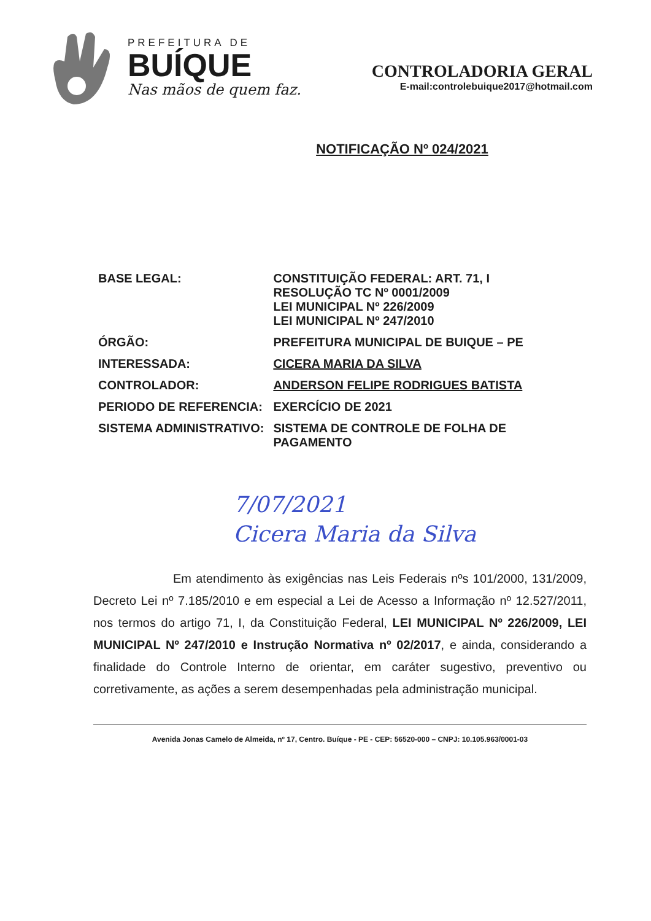PREFEITURA DE
BUÍQUE
Nas mãos de quem faz.
CONTROLADORIA GERAL
E-mail:controlebuique2017@hotmail.com
NOTIFICAÇÃO Nº 024/2021
| BASE LEGAL: | CONSTITUIÇÃO FEDERAL: ART. 71, I RESOLUÇÃO TC Nº 0001/2009 LEI MUNICIPAL Nº 226/2009 LEI MUNICIPAL Nº 247/2010 |
| ÓRGÃO: | PREFEITURA MUNICIPAL DE BUIQUE – PE |
| INTERESSADA: | CICERA MARIA DA SILVA |
| CONTROLADOR: | ANDERSON FELIPE RODRIGUES BATISTA |
| PERIODO DE REFERENCIA: | EXERCÍCIO DE 2021 |
| SISTEMA ADMINISTRATIVO: | SISTEMA DE CONTROLE DE FOLHA DE PAGAMENTO |
7/07/2021
Cicera Maria da Silva
Em atendimento às exigências nas Leis Federais nºs 101/2000, 131/2009, Decreto Lei nº 7.185/2010 e em especial a Lei de Acesso a Informação nº 12.527/2011, nos termos do artigo 71, I, da Constituição Federal, LEI MUNICIPAL Nº 226/2009, LEI MUNICIPAL Nº 247/2010 e Instrução Normativa nº 02/2017, e ainda, considerando a finalidade do Controle Interno de orientar, em caráter sugestivo, preventivo ou corretivamente, as ações a serem desempenhadas pela administração municipal.
Avenida Jonas Camelo de Almeida, nº 17, Centro. Buíque - PE - CEP: 56520-000 – CNPJ: 10.105.963/0001-03